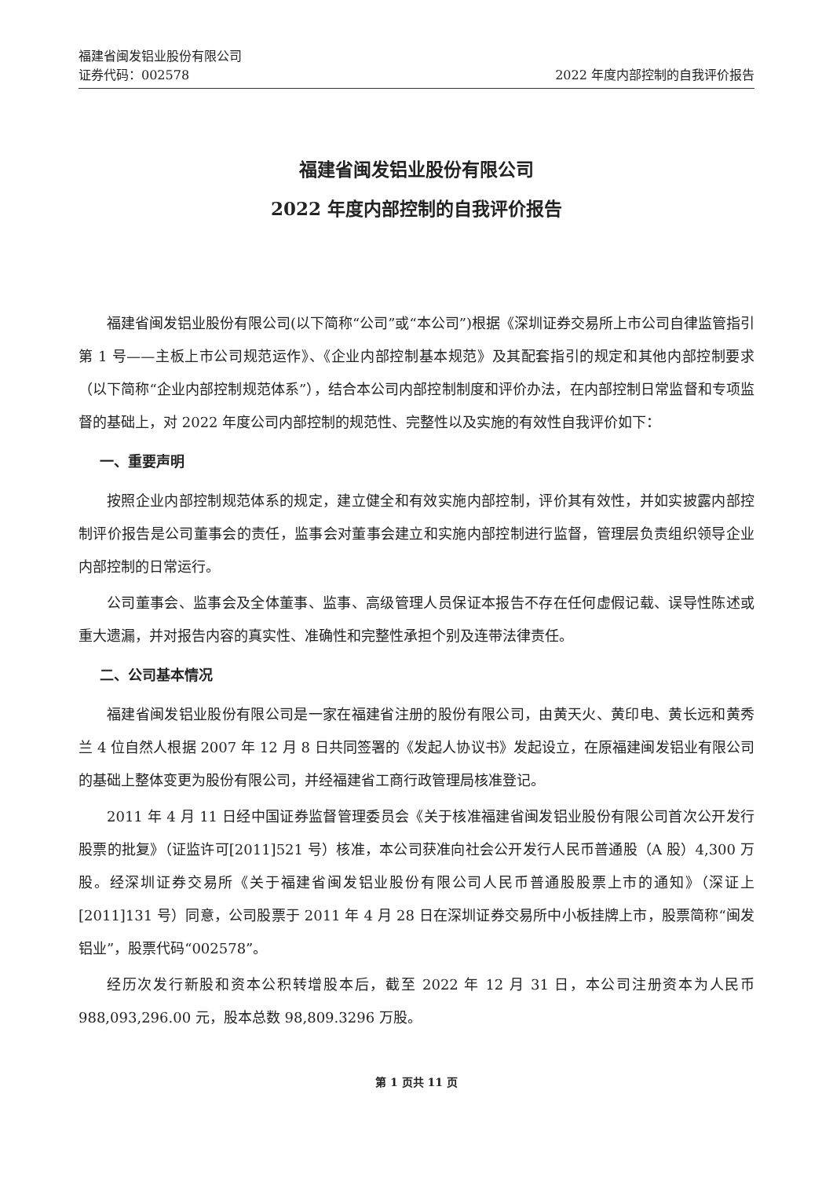福建省闽发铝业股份有限公司
证券代码：002578 2022 年度内部控制的自我评价报告
福建省闽发铝业股份有限公司
2022 年度内部控制的自我评价报告
福建省闽发铝业股份有限公司(以下简称“公司”或“本公司”)根据《深圳证券交易所上市公司自律监管指引第 1 号——主板上市公司规范运作》、《企业内部控制基本规范》及其配套指引的规定和其他内部控制要求（以下简称“企业内部控制规范体系”），结合本公司内部控制制度和评价办法，在内部控制日常监督和专项监督的基础上，对 2022 年度公司内部控制的规范性、完整性以及实施的有效性自我评价如下：
一、重要声明
按照企业内部控制规范体系的规定，建立健全和有效实施内部控制，评价其有效性，并如实披露内部控制评价报告是公司董事会的责任，监事会对董事会建立和实施内部控制进行监督，管理层负责组织领导企业内部控制的日常运行。
公司董事会、监事会及全体董事、监事、高级管理人员保证本报告不存在任何虚假记载、误导性陈述或重大遗漏，并对报告内容的真实性、准确性和完整性承担个别及连带法律责任。
二、公司基本情况
福建省闽发铝业股份有限公司是一家在福建省注册的股份有限公司，由黄天火、黄印电、黄长远和黄秀兰 4 位自然人根据 2007 年 12 月 8 日共同签署的《发起人协议书》发起设立，在原福建闽发铝业有限公司的基础上整体变更为股份有限公司，并经福建省工商行政管理局核准登记。
2011 年 4 月 11 日经中国证券监督管理委员会《关于核准福建省闽发铝业股份有限公司首次公开发行股票的批复》（证监许可[2011]521 号）核准，本公司获准向社会公开发行人民币普通股（A 股）4,300 万股。经深圳证券交易所《关于福建省闽发铝业股份有限公司人民币普通股股票上市的通知》（深证上[2011]131 号）同意，公司股票于 2011 年 4 月 28 日在深圳证券交易所中小板挂牌上市，股票简称“闽发铝业”，股票代码“002578”。
经历次发行新股和资本公积转增股本后，截至 2022 年 12 月 31 日，本公司注册资本为人民币 988,093,296.00 元，股本总数 98,809.3296 万股。
第 1 页共 11 页